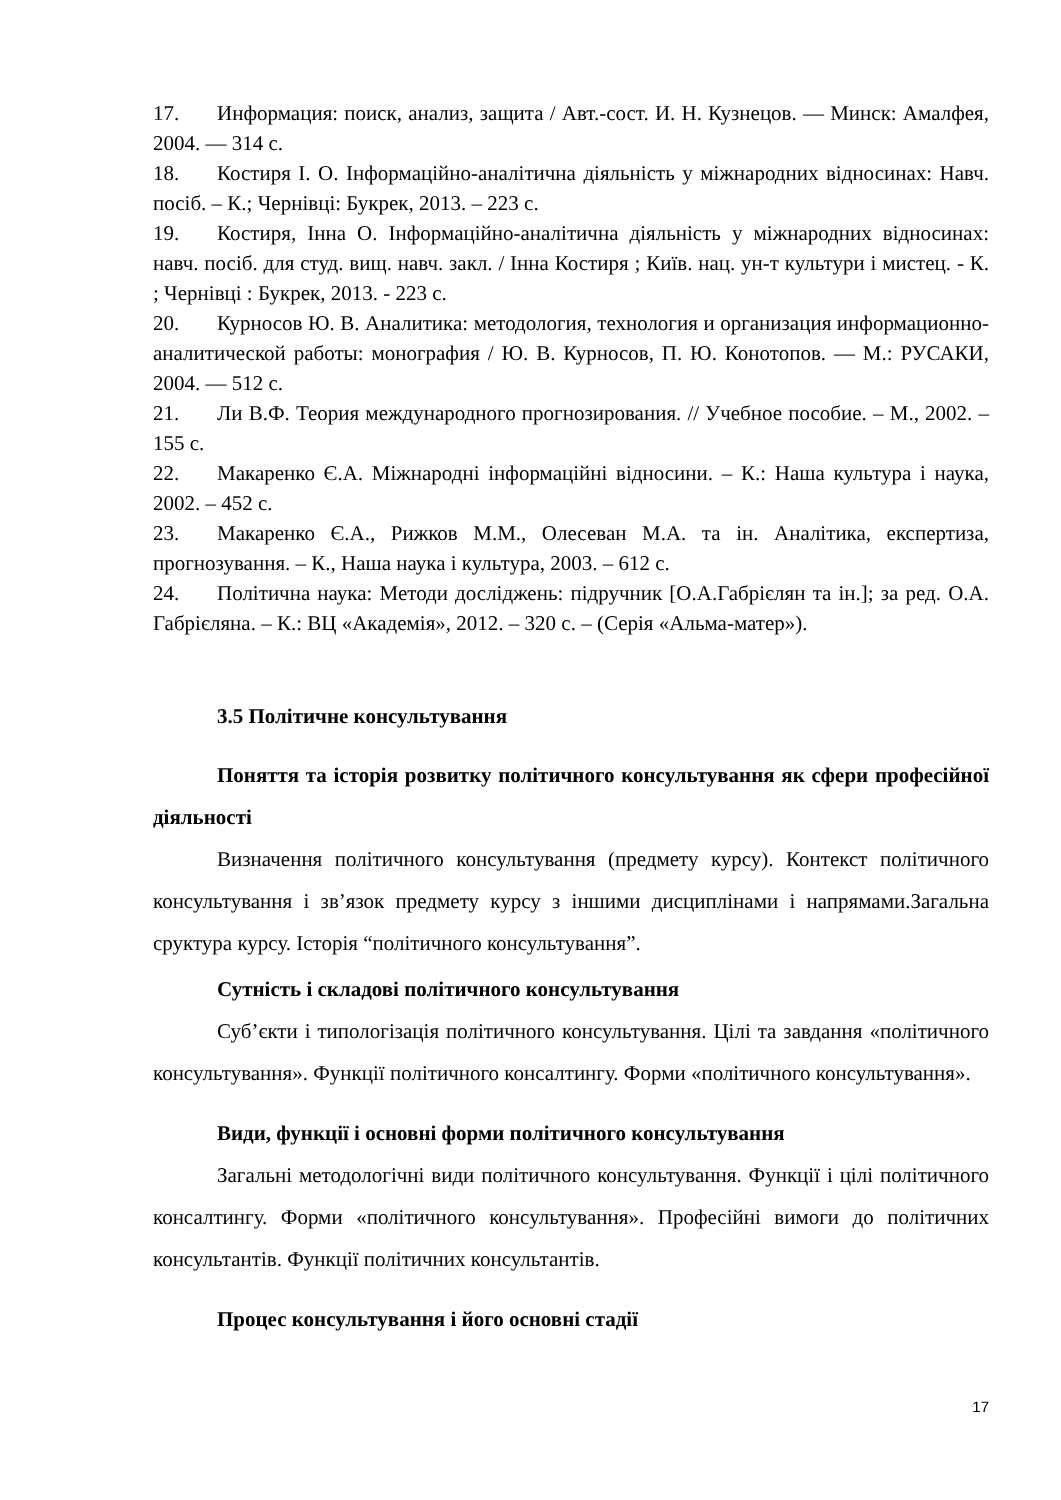17. Информация: поиск, анализ, защита / Авт.-сост. И. Н. Кузнецов. — Минск: Амалфея, 2004. — 314 с.
18. Костиря І. О. Інформаційно-аналітична діяльність у міжнародних відносинах: Навч. посіб. – К.; Чернівці: Букрек, 2013. – 223 с.
19. Костиря, Інна О. Інформаційно-аналітична діяльність у міжнародних відносинах: навч. посіб. для студ. вищ. навч. закл. / Інна Костиря ; Київ. нац. ун-т культури і мистец. - К. ; Чернівці : Букрек, 2013. - 223 с.
20. Курносов Ю. В. Аналитика: методология, технология и организация информационно-аналитической работы: монография / Ю. В. Курносов, П. Ю. Конотопов. — М.: РУСАКИ, 2004. — 512 с.
21. Ли В.Ф. Теория международного прогнозирования. // Учебное пособие. – М., 2002. – 155 с.
22. Макаренко Є.А. Міжнародні інформаційні відносини. – К.: Наша культура і наука, 2002. – 452 с.
23. Макаренко Є.А., Рижков М.М., Олесеван М.А. та ін. Аналітика, експертиза, прогнозування. – К., Наша наука і культура, 2003. – 612 с.
24. Політична наука: Методи досліджень: підручник [О.А.Габрієлян та ін.]; за ред. О.А. Габрієляна. – К.: ВЦ «Академія», 2012. – 320 с. – (Серія «Альма-матер»).
3.5 Політичне консультування
Поняття та історія розвитку політичного консультування як сфери професійної діяльності
Визначення політичного консультування (предмету курсу). Контекст політичного консультування і зв’язок предмету курсу з іншими дисциплінами і напрямами.Загальна сруктура курсу. Історія “політичного консультування”.
Сутність і складові політичного консультування
Суб’єкти і типологізація політичного консультування. Цілі та завдання «політичного консультування». Функції політичного консалтингу. Форми «політичного консультування».
Види, функції і основні форми політичного консультування
Загальні методологічні види політичного консультування. Функції і цілі політичного консалтингу. Форми «політичного консультування». Професійні вимоги до політичних консультантів. Функції політичних консультантів.
Процес консультування і його основні стадії
17